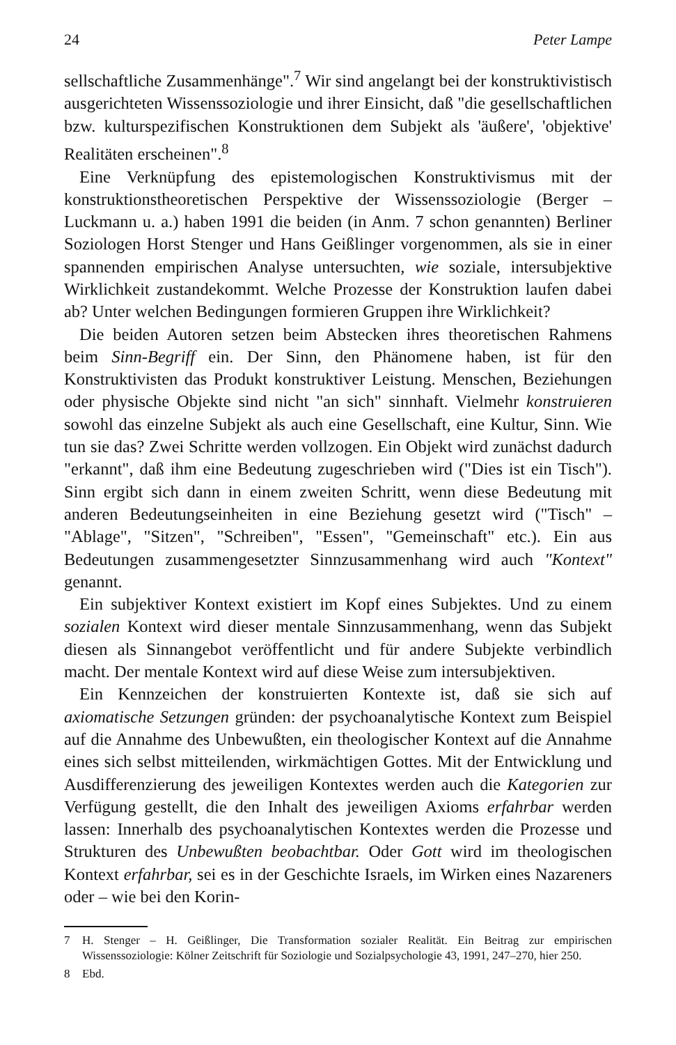24 Peter Lampe
sellschaftliche Zusammenhänge".<sup>7</sup> Wir sind angelangt bei der konstruktivistisch ausgerichteten Wissenssoziologie und ihrer Einsicht, daß "die gesellschaftlichen bzw. kulturspezifischen Konstruktionen dem Subjekt als 'äußere', 'objektive' Realitäten erscheinen".<sup>8</sup>
Eine Verknüpfung des epistemologischen Konstruktivismus mit der konstruktionstheoretischen Perspektive der Wissenssoziologie (Berger – Luckmann u. a.) haben 1991 die beiden (in Anm. 7 schon genannten) Berliner Soziologen Horst Stenger und Hans Geißlinger vorgenommen, als sie in einer spannenden empirischen Analyse untersuchten, wie soziale, intersubjektive Wirklichkeit zustandekommt. Welche Prozesse der Konstruktion laufen dabei ab? Unter welchen Bedingungen formieren Gruppen ihre Wirklichkeit?
Die beiden Autoren setzen beim Abstecken ihres theoretischen Rahmens beim Sinn-Begriff ein. Der Sinn, den Phänomene haben, ist für den Konstruktivisten das Produkt konstruktiver Leistung. Menschen, Beziehungen oder physische Objekte sind nicht "an sich" sinnhaft. Vielmehr konstruieren sowohl das einzelne Subjekt als auch eine Gesellschaft, eine Kultur, Sinn. Wie tun sie das? Zwei Schritte werden vollzogen. Ein Objekt wird zunächst dadurch "erkannt", daß ihm eine Bedeutung zugeschrieben wird ("Dies ist ein Tisch"). Sinn ergibt sich dann in einem zweiten Schritt, wenn diese Bedeutung mit anderen Bedeutungseinheiten in eine Beziehung gesetzt wird ("Tisch" – "Ablage", "Sitzen", "Schreiben", "Essen", "Gemeinschaft" etc.). Ein aus Bedeutungen zusammengesetzter Sinnzusammenhang wird auch "Kontext" genannt.
Ein subjektiver Kontext existiert im Kopf eines Subjektes. Und zu einem sozialen Kontext wird dieser mentale Sinnzusammenhang, wenn das Subjekt diesen als Sinnangebot veröffentlicht und für andere Subjekte verbindlich macht. Der mentale Kontext wird auf diese Weise zum intersubjektiven.
Ein Kennzeichen der konstruierten Kontexte ist, daß sie sich auf axiomatische Setzungen gründen: der psychoanalytische Kontext zum Beispiel auf die Annahme des Unbewußten, ein theologischer Kontext auf die Annahme eines sich selbst mitteilenden, wirkmächtigen Gottes. Mit der Entwicklung und Ausdifferenzierung des jeweiligen Kontextes werden auch die Kategorien zur Verfügung gestellt, die den Inhalt des jeweiligen Axioms erfahrbar werden lassen: Innerhalb des psychoanalytischen Kontextes werden die Prozesse und Strukturen des Unbewußten beobachtbar. Oder Gott wird im theologischen Kontext erfahrbar, sei es in der Geschichte Israels, im Wirken eines Nazareners oder – wie bei den Korin-
7 H. Stenger – H. Geißlinger, Die Transformation sozialer Realität. Ein Beitrag zur empirischen Wissenssoziologie: Kölner Zeitschrift für Soziologie und Sozialpsychologie 43, 1991, 247–270, hier 250.
8 Ebd.